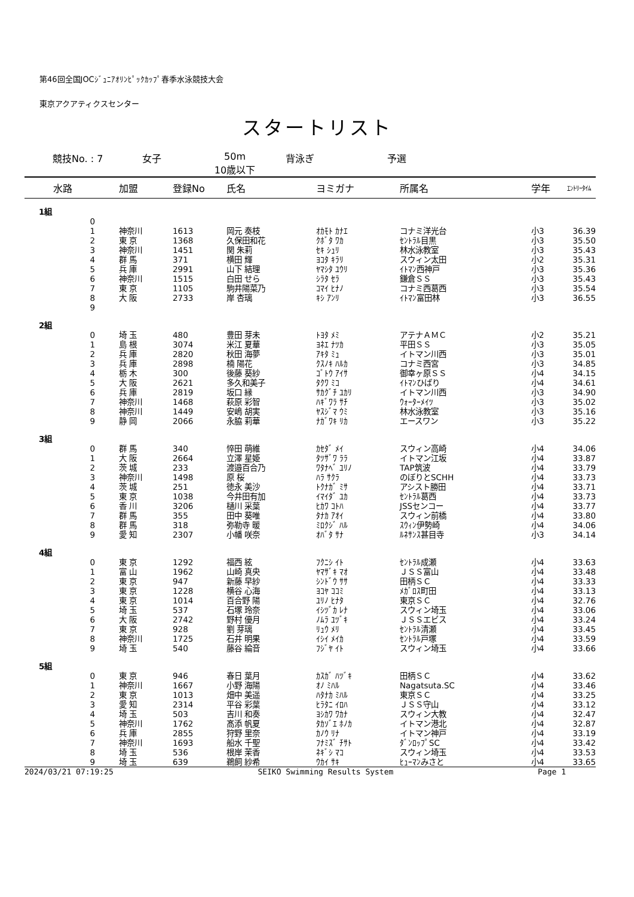第46回全国JOCｼﾞｭﾆｱｵﾘﾝﾋﾟｯｸｶｯﾌﾟ春季水泳競技大会
東京アクアティクスセンター
スタートリスト
競技No. : 7 女子 50m
10歳以下 背泳ぎ 予選
| 水路 | 加盟 | 登録No | 氏名 | ヨミガナ | 所属名 | 学年 | ｴﾝﾄﾘｰﾀｲﾑ |
| --- | --- | --- | --- | --- | --- | --- | --- |
| 1組 | | | | | | | |
| 0 | | | | | | | |
| 1 | 神奈川 | 1613 | 岡元 奏枝 | ｵｶﾓﾄ ｶﾅｴ | コナミ洋光台 | 小3 | 36.39 |
| 2 | 東 京 | 1368 | 久保田和花 | ｸﾎﾞﾀ ﾜｶ | ｾﾝﾄﾗﾙ目黒 | 小3 | 35.50 |
| 3 | 神奈川 | 1451 | 関 朱莉 | ｾｷ ｼｭﾘ | 林水泳教室 | 小3 | 35.43 |
| 4 | 群 馬 | 371 | 横田 輝 | ﾖｺﾀ ｷﾗﾘ | スウィン太田 | 小2 | 35.31 |
| 5 | 兵 庫 | 2991 | 山下 結理 | ﾔﾏｼﾀ ﾕｳﾘ | ｲﾄﾏﾝ西神戸 | 小3 | 35.36 |
| 6 | 神奈川 | 1515 | 白田 せら | ｼﾗﾀ ｾﾗ | 鎌倉ＳＳ | 小3 | 35.43 |
| 7 | 東 京 | 1105 | 駒井陽菜乃 | ｺﾏｲ ﾋﾅﾉ | コナミ西葛西 | 小3 | 35.54 |
| 8 | 大 阪 | 2733 | 岸 杏璃 | ｷｼ ｱﾝﾘ | ｲﾄﾏﾝ富田林 | 小3 | 36.55 |
| 9 | | | | | | | |
| 2組 | | | | | | | |
| 0 | 埼 玉 | 480 | 豊田 芽未 | ﾄﾖﾀ ﾒﾐ | アテナＡＭＣ | 小2 | 35.21 |
| 1 | 島 根 | 3074 | 米江 夏華 | ﾖﾈｴ ﾅﾂｶ | 平田ＳＳ | 小3 | 35.05 |
| 2 | 兵 庫 | 2820 | 秋田 海夢 | ｱｷﾀ ﾐｭ | イトマン川西 | 小3 | 35.01 |
| 3 | 兵 庫 | 2898 | 楠 陽花 | ｸｽﾉｷ ﾊﾙｶ | コナミ西宮 | 小3 | 34.85 |
| 4 | 栃 木 | 300 | 後藤 葵紗 | ｺﾞﾄｳ ｱｲｻ | 御幸ヶ原ＳＳ | 小4 | 34.15 |
| 5 | 大 阪 | 2621 | 多久和美子 | ﾀｸﾜ ﾐｺ | ｲﾄﾏﾝひばり | 小4 | 34.61 |
| 6 | 兵 庫 | 2819 | 坂口 縁 | ｻｶｸﾞﾁ ﾕｶﾘ | イトマン川西 | 小3 | 34.90 |
| 7 | 神奈川 | 1468 | 萩原 彩智 | ﾊｷﾞﾜﾗ ｻﾁ | ｳｫｰﾀｰﾒｲﾂ | 小3 | 35.02 |
| 8 | 神奈川 | 1449 | 安嶋 胡実 | ﾔｽｼﾞﾏ ｳﾐ | 林水泳教室 | 小3 | 35.16 |
| 9 | 静 岡 | 2066 | 永脇 莉華 | ﾅｶﾞﾜｷ ﾘｶ | エースワン | 小3 | 35.22 |
| 3組 | | | | | | | |
| 0 | 群 馬 | 340 | 悴田 萌維 | ｶｾﾀﾞ ﾒｲ | スウィン高崎 | 小4 | 34.06 |
| 1 | 大 阪 | 2664 | 立澤 星姫 | ﾀﾂｻﾞﾜ ﾗﾗ | イトマン江坂 | 小4 | 33.87 |
| 2 | 茨 城 | 233 | 渡邉百合乃 | ﾜﾀﾅﾍﾞ ﾕﾘﾉ | TAP筑波 | 小4 | 33.79 |
| 3 | 神奈川 | 1498 | 原 桜 | ﾊﾗ ｻｸﾗ | のぼりとSCHH | 小4 | 33.73 |
| 4 | 茨 城 | 251 | 徳永 美沙 | ﾄｸﾅｶﾞ ﾐｻ | アシスト勝田 | 小4 | 33.71 |
| 5 | 東 京 | 1038 | 今井田有加 | ｲﾏｲﾀﾞ ﾕｶ | ｾﾝﾄﾗﾙ葛西 | 小4 | 33.73 |
| 6 | 香 川 | 3206 | 樋川 采葉 | ﾋｶﾜ ｺﾄﾊ | JSSセンコー | 小4 | 33.77 |
| 7 | 群 馬 | 355 | 田中 葵唯 | ﾀﾅｶ ｱｵｲ | スウィン前橋 | 小4 | 33.80 |
| 8 | 群 馬 | 318 | 弥勒寺 暖 | ﾐﾛｸｼﾞ ﾊﾙ | ｽｳｨﾝ伊勢崎 | 小4 | 34.06 |
| 9 | 愛 知 | 2307 | 小幡 咲奈 | ｵﾊﾞﾀ ｻﾅ | ﾙﾈｻﾝｽ甚目寺 | 小3 | 34.14 |
| 4組 | | | | | | | |
| 0 | 東 京 | 1292 | 福西 絃 | ﾌｸﾆｼ ｲﾄ | ｾﾝﾄﾗﾙ成瀬 | 小4 | 33.63 |
| 1 | 富 山 | 1962 | 山崎 真央 | ﾔﾏｻﾞｷ ﾏｵ | ＪＳＳ富山 | 小4 | 33.48 |
| 2 | 東 京 | 947 | 新藤 早紗 | ｼﾝﾄﾞｳ ｻｻ | 田柄ＳＣ | 小4 | 33.33 |
| 3 | 東 京 | 1228 | 横谷 心海 | ﾖｺﾔ ｺｺﾐ | ﾒｶﾞﾛｽ町田 | 小4 | 33.13 |
| 4 | 東 京 | 1014 | 百合野 陽 | ﾕﾘﾉ ﾋﾅﾀ | 東京ＳＣ | 小4 | 32.76 |
| 5 | 埼 玉 | 537 | 石塚 玲奈 | ｲｼﾂﾞｶ ﾚﾅ | スウィン埼玉 | 小4 | 33.06 |
| 6 | 大 阪 | 2742 | 野村 優月 | ﾉﾑﾗ ﾕﾂﾞｷ | ＪＳＳエビス | 小4 | 33.24 |
| 7 | 東 京 | 928 | 劉 芽璃 | ﾘｭｳ ﾒﾘ | ｾﾝﾄﾗﾙ清瀬 | 小4 | 33.45 |
| 8 | 神奈川 | 1725 | 石井 明果 | ｲｼｲ ﾒｲｶ | ｾﾝﾄﾗﾙ戸塚 | 小4 | 33.59 |
| 9 | 埼 玉 | 540 | 藤谷 綸音 | ﾌｼﾞﾔ ｲﾄ | スウィン埼玉 | 小4 | 33.66 |
| 5組 | | | | | | | |
| 0 | 東 京 | 946 | 春日 葉月 | ｶｽｶﾞ ﾊﾂﾞｷ | 田柄ＳＣ | 小4 | 33.62 |
| 1 | 神奈川 | 1667 | 小野 海陽 | ｵﾉ ﾐﾊﾙ | Nagatsuta.SC | 小4 | 33.46 |
| 2 | 東 京 | 1013 | 畑中 美遥 | ﾊﾀﾅｶ ﾐﾊﾙ | 東京ＳＣ | 小4 | 33.25 |
| 3 | 愛 知 | 2314 | 平谷 彩葉 | ﾋﾗﾀﾆ ｲﾛﾊ | ＪＳＳ守山 | 小4 | 33.12 |
| 4 | 埼 玉 | 503 | 吉川 和奏 | ﾖｼｶﾜ ﾜｶﾅ | スウィン大教 | 小4 | 32.47 |
| 5 | 神奈川 | 1762 | 髙添 帆夏 | ﾀｶｿﾞｴ ﾎﾉｶ | イトマン港北 | 小4 | 32.87 |
| 6 | 兵 庫 | 2855 | 狩野 里奈 | ｶﾉｳ ﾘﾅ | イトマン神戸 | 小4 | 33.19 |
| 7 | 神奈川 | 1693 | 船水 千聖 | ﾌﾅﾐｽﾞ ﾁｻﾄ | ﾀﾞﾝﾛｯﾌﾟSC | 小4 | 33.42 |
| 8 | 埼 玉 | 536 | 根岸 茉香 | ﾈｷﾞｼ ﾏｺ | スウィン埼玉 | 小4 | 33.53 |
| 9 | 埼 玉 | 639 | 鵜飼 紗希 | ｳｶｲ ｻｷ | ﾋｭｰﾏﾝみさと | 小4 | 33.65 |
2024/03/21 07:19:25 SEIKO Swimming Results System Page 1